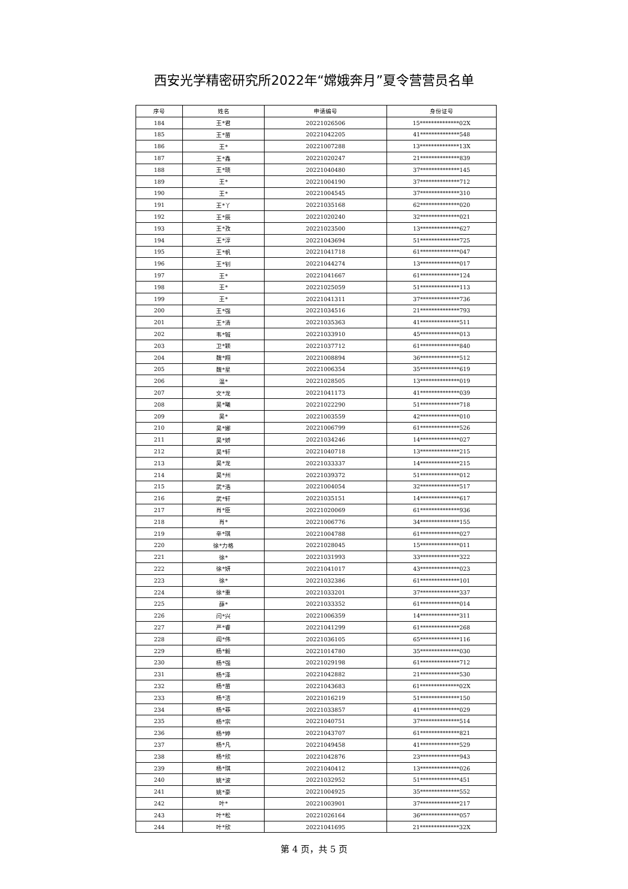西安光学精密研究所2022年“嫦娥奔月”夏令营营员名单
| 序号 | 姓名 | 申请编号 | 身份证号 |
| --- | --- | --- | --- |
| 184 | 王*君 | 20221026506 | 15**************02X |
| 185 | 王*苗 | 20221042205 | 41**************548 |
| 186 | 王* | 20221007288 | 13**************13X |
| 187 | 王*鑫 | 20221020247 | 21**************839 |
| 188 | 王*晓 | 20221040480 | 37**************145 |
| 189 | 王* | 20221004190 | 37**************712 |
| 190 | 王* | 20221004545 | 37**************310 |
| 191 | 王*丫 | 20221035168 | 62**************020 |
| 192 | 王*辰 | 20221020240 | 32**************021 |
| 193 | 王*孜 | 20221023500 | 13**************627 |
| 194 | 王*淳 | 20221043694 | 51**************725 |
| 195 | 王*帆 | 20221041718 | 61**************047 |
| 196 | 王*钊 | 20221044274 | 13**************017 |
| 197 | 王* | 20221041667 | 61**************124 |
| 198 | 王* | 20221025059 | 51**************113 |
| 199 | 王* | 20221041311 | 37**************736 |
| 200 | 王*强 | 20221034516 | 21**************793 |
| 201 | 王*清 | 20221035363 | 41**************511 |
| 202 | 韦*铖 | 20221033910 | 45**************013 |
| 203 | 卫*颖 | 20221037712 | 61**************840 |
| 204 | 魏*翔 | 20221008894 | 36**************512 |
| 205 | 魏*星 | 20221006354 | 35**************619 |
| 206 | 温* | 20221028505 | 13**************019 |
| 207 | 文*龙 | 20221041173 | 41**************039 |
| 208 | 吴*曦 | 20221022290 | 51**************718 |
| 209 | 吴* | 20221003559 | 42**************010 |
| 210 | 吴*娜 | 20221006799 | 61**************526 |
| 211 | 吴*娇 | 20221034246 | 14**************027 |
| 212 | 吴*轩 | 20221040718 | 13**************215 |
| 213 | 吴*龙 | 20221033337 | 14**************215 |
| 214 | 吴*州 | 20221039372 | 51**************012 |
| 215 | 武*浩 | 20221004054 | 32**************517 |
| 216 | 武*轩 | 20221035151 | 14**************617 |
| 217 | 肖*臣 | 20221020069 | 61**************936 |
| 218 | 肖* | 20221006776 | 34**************155 |
| 219 | 辛*琪 | 20221004788 | 61**************027 |
| 220 | 徐*力格 | 20221028045 | 15**************011 |
| 221 | 徐* | 20221031993 | 33**************322 |
| 222 | 徐*妍 | 20221041017 | 43**************023 |
| 223 | 徐* | 20221032386 | 61**************101 |
| 224 | 徐*重 | 20221033201 | 37**************337 |
| 225 | 薛* | 20221033352 | 61**************014 |
| 226 | 闫*兴 | 20221006359 | 14**************311 |
| 227 | 严*睿 | 20221041299 | 61**************268 |
| 228 | 阎*伟 | 20221036105 | 65**************116 |
| 229 | 杨*毅 | 20221014780 | 35**************030 |
| 230 | 杨*强 | 20221029198 | 61**************712 |
| 231 | 杨*泽 | 20221042882 | 21**************530 |
| 232 | 杨*苗 | 20221043683 | 61**************02X |
| 233 | 杨*洁 | 20221016219 | 51**************150 |
| 234 | 杨*菲 | 20221033857 | 41**************029 |
| 235 | 杨*宗 | 20221040751 | 37**************514 |
| 236 | 杨*婷 | 20221043707 | 61**************821 |
| 237 | 杨*凡 | 20221049458 | 41**************529 |
| 238 | 杨*欣 | 20221042876 | 23**************943 |
| 239 | 杨*琪 | 20221040412 | 13**************026 |
| 240 | 姚*波 | 20221032952 | 51**************451 |
| 241 | 姚*豪 | 20221004925 | 35**************552 |
| 242 | 叶* | 20221003901 | 37**************217 |
| 243 | 叶*松 | 20221026164 | 36**************057 |
| 244 | 叶*欣 | 20221041695 | 21**************32X |
第 4 页，共 5 页